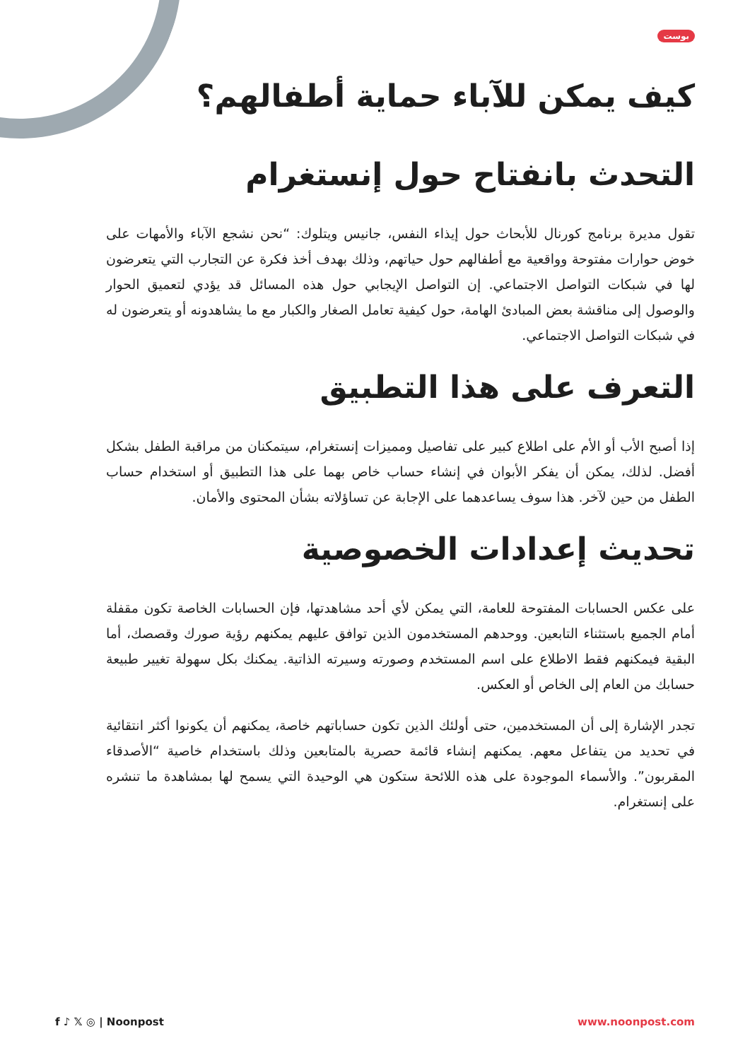بوست
كيف يمكن للآباء حماية أطفالهم؟
التحدث بانفتاح حول إنستغرام
تقول مديرة برنامج كورنال للأبحاث حول إيذاء النفس، جانيس ويتلوك: “نحن نشجع الآباء والأمهات على خوض حوارات مفتوحة وواقعية مع أطفالهم حول حياتهم، وذلك بهدف أخذ فكرة عن التجارب التي يتعرضون لها في شبكات التواصل الاجتماعي. إن التواصل الإيجابي حول هذه المسائل قد يؤدي لتعميق الحوار والوصول إلى مناقشة بعض المبادئ الهامة، حول كيفية تعامل الصغار والكبار مع ما يشاهدونه أو يتعرضون له في شبكات التواصل الاجتماعي.
التعرف على هذا التطبيق
إذا أصبح الأب أو الأم على اطلاع كبير على تفاصيل ومميزات إنستغرام، سيتمكنان من مراقبة الطفل بشكل أفضل. لذلك، يمكن أن يفكر الأبوان في إنشاء حساب خاص بهما على هذا التطبيق أو استخدام حساب الطفل من حين لآخر. هذا سوف يساعدهما على الإجابة عن تساؤلاته بشأن المحتوى والأمان.
تحديث إعدادات الخصوصية
على عكس الحسابات المفتوحة للعامة، التي يمكن لأي أحد مشاهدتها، فإن الحسابات الخاصة تكون مقفلة أمام الجميع باستثناء التابعين. ووحدهم المستخدمون الذين توافق عليهم يمكنهم رؤية صورك وقصصك، أما البقية فيمكنهم فقط الاطلاع على اسم المستخدم وصورته وسيرته الذاتية. يمكنك بكل سهولة تغيير طبيعة حسابك من العام إلى الخاص أو العكس.
تجدر الإشارة إلى أن المستخدمين، حتى أولئك الذين تكون حساباتهم خاصة، يمكنهم أن يكونوا أكثر انتقائية في تحديد من يتفاعل معهم. يمكنهم إنشاء قائمة حصرية بالمتابعين وذلك باستخدام خاصية “الأصدقاء المقربون”. والأسماء الموجودة على هذه اللائحة ستكون هي الوحيدة التي يسمح لها بمشاهدة ما تنشره على إنستغرام.
f ♪ 𝕏 ◎ | Noonpost www.noonpost.com